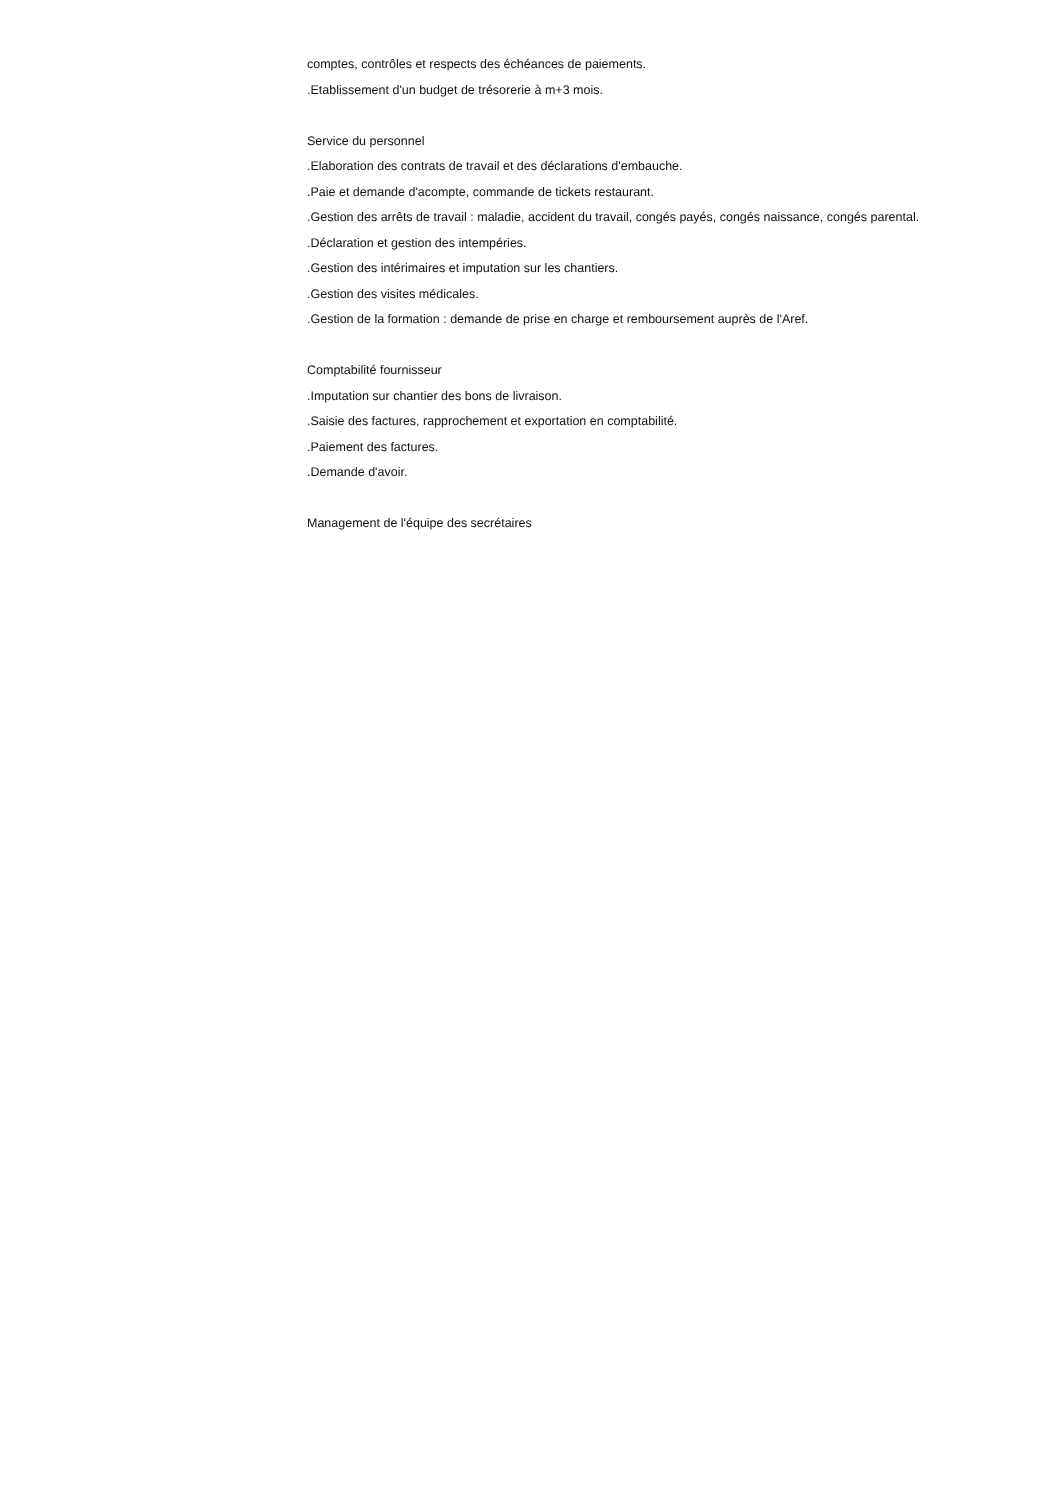comptes, contrôles et respects des échéances de paiements.
.Etablissement d'un budget de trésorerie à m+3 mois.
Service du personnel
.Elaboration des contrats de travail et des déclarations d'embauche.
.Paie et demande d'acompte, commande de tickets restaurant.
.Gestion des arrêts de travail : maladie, accident du travail, congés payés, congés naissance, congés parental.
.Déclaration et gestion des intempéries.
.Gestion des intérimaires et imputation sur les chantiers.
.Gestion des visites médicales.
.Gestion de la formation : demande de prise en charge et remboursement auprès de l'Aref.
Comptabilité fournisseur
.Imputation sur chantier des bons de livraison.
.Saisie des factures, rapprochement et exportation en comptabilité.
.Paiement des factures.
.Demande d'avoir.
Management de l'équipe des secrétaires